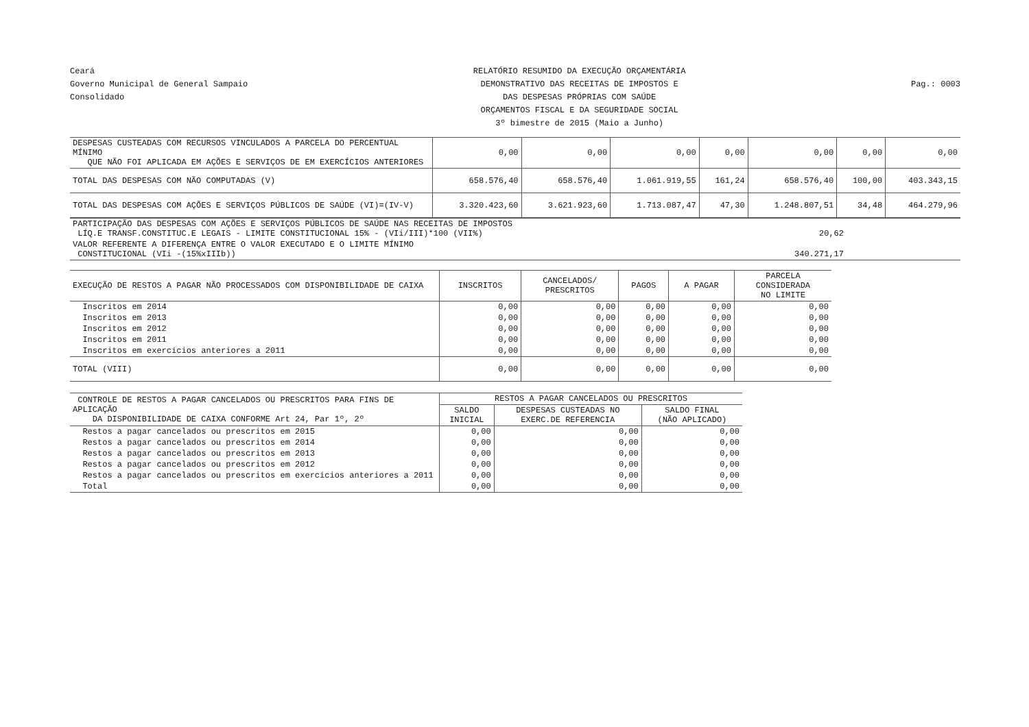Ceará
Governo Municipal de General Sampaio
Consolidado
RELATÓRIO RESUMIDO DA EXECUÇÃO ORÇAMENTÁRIA
DEMONSTRATIVO DAS RECEITAS DE IMPOSTOS E
DAS DESPESAS PRÓPRIAS COM SAÚDE
ORÇAMENTOS FISCAL E DA SEGURIDADE SOCIAL
3º bimestre de 2015 (Maio a Junho)
Pag.: 0003
| DESPESAS CUSTEADAS COM RECURSOS VINCULADOS A PARCELA DO PERCENTUAL MÍNIMO QUE NÃO FOI APLICADA EM AÇÕES E SERVIÇOS DE EM EXERCÍCIOS ANTERIORES | 0,00 | 0,00 | 0,00 | 0,00 | 0,00 | 0,00 | 0,00 |
| TOTAL DAS DESPESAS COM NÃO COMPUTADAS (V) | 658.576,40 | 658.576,40 | 1.061.919,55 | 161,24 | 658.576,40 | 100,00 | 403.343,15 |
| TOTAL DAS DESPESAS COM AÇÕES E SERVIÇOS PÚBLICOS DE SAÚDE (VI)=(IV-V) | 3.320.423,60 | 3.621.923,60 | 1.713.087,47 | 47,30 | 1.248.807,51 | 34,48 | 464.279,96 |
| PARTICIPAÇÃO DAS DESPESAS COM AÇÕES E SERVIÇOS PÚBLICOS DE SAÚDE NAS RECEITAS DE IMPOSTOS LÍQ.E TRANSF.CONSTITUC.E LEGAIS - LIMITE CONSTITUCIONAL 15% - (VIi/III)*100 (VII%) | 20,62 |
| VALOR REFERENTE A DIFERENÇA ENTRE O VALOR EXECUTADO E O LIMITE MÍNIMO CONSTITUCIONAL (VIi -(15%xIIIb)) | 340.271,17 |
| EXECUÇÃO DE RESTOS A PAGAR NÃO PROCESSADOS COM DISPONIBILIDADE DE CAIXA | INSCRITOS | CANCELADOS/ PRESCRITOS | PAGOS | A PAGAR | PARCELA CONSIDERADA NO LIMITE |
| --- | --- | --- | --- | --- | --- |
| Inscritos em 2014 | 0,00 | 0,00 | 0,00 | 0,00 | 0,00 |
| Inscritos em 2013 | 0,00 | 0,00 | 0,00 | 0,00 | 0,00 |
| Inscritos em 2012 | 0,00 | 0,00 | 0,00 | 0,00 | 0,00 |
| Inscritos em 2011 | 0,00 | 0,00 | 0,00 | 0,00 | 0,00 |
| Inscritos em exercícios anteriores a 2011 | 0,00 | 0,00 | 0,00 | 0,00 | 0,00 |
| TOTAL (VIII) | 0,00 | 0,00 | 0,00 | 0,00 | 0,00 |
| CONTROLE DE RESTOS A PAGAR CANCELADOS OU PRESCRITOS PARA FINS DE APLICAÇÃO DA DISPONIBILIDADE DE CAIXA CONFORME Art 24, Par 1º, 2º | RESTOS A PAGAR CANCELADOS OU PRESCRITOS | | |
| --- | --- | --- | --- |
| | SALDO INICIAL | DESPESAS CUSTEADAS NO EXERC.DE REFERENCIA | SALDO FINAL (NÃO APLICADO) |
| Restos a pagar cancelados ou prescritos em 2015 | 0,00 | 0,00 | 0,00 |
| Restos a pagar cancelados ou prescritos em 2014 | 0,00 | 0,00 | 0,00 |
| Restos a pagar cancelados ou prescritos em 2013 | 0,00 | 0,00 | 0,00 |
| Restos a pagar cancelados ou prescritos em 2012 | 0,00 | 0,00 | 0,00 |
| Restos a pagar cancelados ou prescritos em exercícios anteriores a 2011 | 0,00 | 0,00 | 0,00 |
| Total | 0,00 | 0,00 | 0,00 |